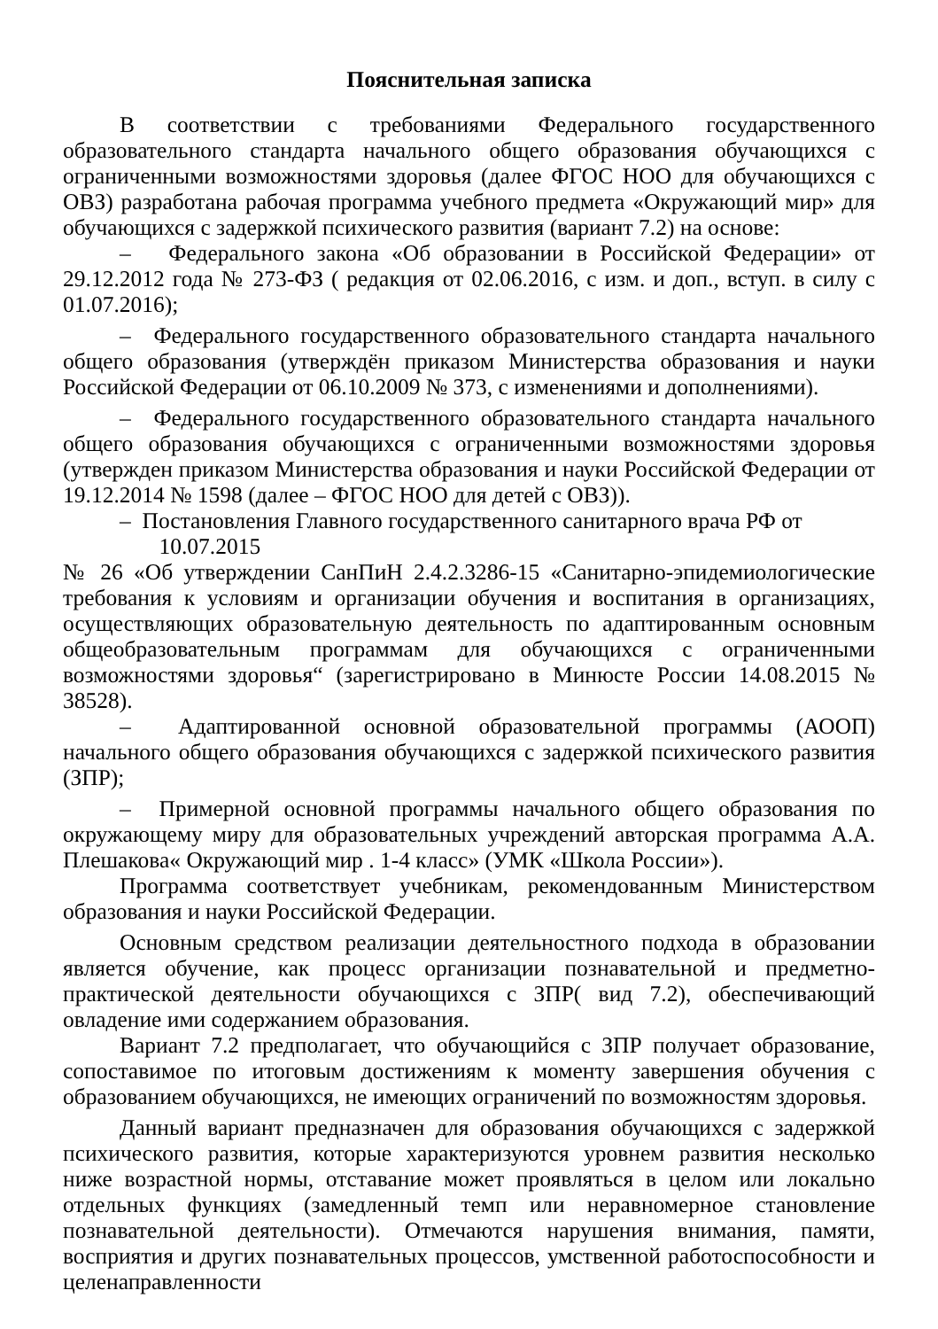Пояснительная записка
В соответствии с требованиями Федерального государственного образовательного стандарта начального общего образования обучающихся с ограниченными возможностями здоровья (далее ФГОС НОО для обучающихся с ОВЗ) разработана рабочая программа учебного предмета «Окружающий мир» для обучающихся с задержкой психического развития (вариант 7.2) на основе:
– Федерального закона «Об образовании в Российской Федерации» от 29.12.2012 года № 273-ФЗ ( редакция от 02.06.2016, с изм. и доп., вступ. в силу с 01.07.2016);
– Федерального государственного образовательного стандарта начального общего образования (утверждён приказом Министерства образования и науки Российской Федерации от 06.10.2009 № 373, с изменениями и дополнениями).
– Федерального государственного образовательного стандарта начального общего образования обучающихся с ограниченными возможностями здоровья (утвержден приказом Министерства образования и науки Российской Федерации от 19.12.2014 № 1598 (далее – ФГОС НОО для детей с ОВЗ)).
– Постановления Главного государственного санитарного врача РФ от
10.07.2015
№ 26 «Об утверждении СанПиН 2.4.2.3286-15 «Санитарно-эпидемиологические требования к условиям и организации обучения и воспитания в организациях, осуществляющих образовательную деятельность по адаптированным основным общеобразовательным программам для обучающихся с ограниченными возможностями здоровья“ (зарегистрировано в Минюсте России 14.08.2015 № 38528).
– Адаптированной основной образовательной программы (АООП) начального общего образования обучающихся с задержкой психического развития (ЗПР);
– Примерной основной программы начального общего образования по окружающему миру для образовательных учреждений авторская программа А.А. Плешакова« Окружающий мир . 1-4 класс» (УМК «Школа России»).
Программа соответствует учебникам, рекомендованным Министерством образования и науки Российской Федерации.
Основным средством реализации деятельностного подхода в образовании является обучение, как процесс организации познавательной и предметно-практической деятельности обучающихся с ЗПР( вид 7.2), обеспечивающий овладение ими содержанием образования.
Вариант 7.2 предполагает, что обучающийся с ЗПР получает образование, сопоставимое по итоговым достижениям к моменту завершения обучения с образованием обучающихся, не имеющих ограничений по возможностям здоровья.
Данный вариант предназначен для образования обучающихся с задержкой психического развития, которые характеризуются уровнем развития несколько ниже возрастной нормы, отставание может проявляться в целом или локально отдельных функциях (замедленный темп или неравномерное становление познавательной деятельности). Отмечаются нарушения внимания, памяти, восприятия и других познавательных процессов, умственной работоспособности и целенаправленности